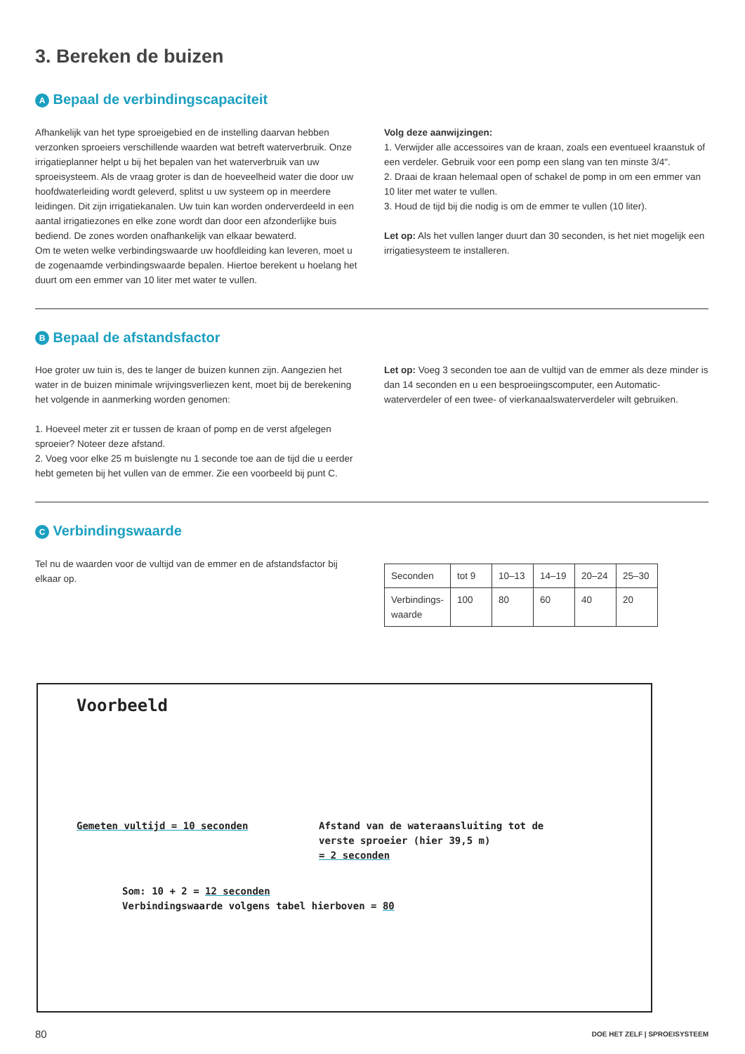3. Bereken de buizen
A Bepaal de verbindingscapaciteit
Afhankelijk van het type sproeigebied en de instelling daarvan hebben verzonken sproeiers verschillende waarden wat betreft waterverbruik. Onze irrigatieplanner helpt u bij het bepalen van het waterverbruik van uw sproeisysteem. Als de vraag groter is dan de hoeveelheid water die door uw hoofdwaterleiding wordt geleverd, splitst u uw systeem op in meerdere leidingen. Dit zijn irrigatiekanalen. Uw tuin kan worden onderverdeeld in een aantal irrigatiezones en elke zone wordt dan door een afzonderlijke buis bediend. De zones worden onafhankelijk van elkaar bewaterd.
Om te weten welke verbindingswaarde uw hoofdleiding kan leveren, moet u de zogenaamde verbindingswaarde bepalen. Hiertoe berekent u hoelang het duurt om een emmer van 10 liter met water te vullen.
Volg deze aanwijzingen:
1. Verwijder alle accessoires van de kraan, zoals een eventueel kraanstuk of een verdeler. Gebruik voor een pomp een slang van ten minste 3/4".
2. Draai de kraan helemaal open of schakel de pomp in om een emmer van 10 liter met water te vullen.
3. Houd de tijd bij die nodig is om de emmer te vullen (10 liter).
Let op: Als het vullen langer duurt dan 30 seconden, is het niet mogelijk een irrigatiesysteem te installeren.
B Bepaal de afstandsfactor
Hoe groter uw tuin is, des te langer de buizen kunnen zijn. Aangezien het water in de buizen minimale wrijvingsverliezen kent, moet bij de berekening het volgende in aanmerking worden genomen:
1. Hoeveel meter zit er tussen de kraan of pomp en de verst afgelegen sproeier? Noteer deze afstand.
2. Voeg voor elke 25 m buislengte nu 1 seconde toe aan de tijd die u eerder hebt gemeten bij het vullen van de emmer. Zie een voorbeeld bij punt C.
Let op: Voeg 3 seconden toe aan de vultijd van de emmer als deze minder is dan 14 seconden en u een besproeiingscomputer, een Automatic-waterverdeler of een twee- of vierkanaalswaterverdeler wilt gebruiken.
C Verbindingswaarde
Tel nu de waarden voor de vultijd van de emmer en de afstandsfactor bij elkaar op.
| Seconden | tot 9 | 10–13 | 14–19 | 20–24 | 25–30 |
| Verbindings-waarde | 100 | 80 | 60 | 40 | 20 |
Voorbeeld
Gemeten vultijd = 10 seconden Afstand van de wateraansluiting tot de
verste sproeier (hier 39,5 m)
= 2 seconden
Som: 10 + 2 = 12 seconden
Verbindingswaarde volgens tabel hierboven = 80
80 DOE HET ZELF | SPROEISYSTEEM